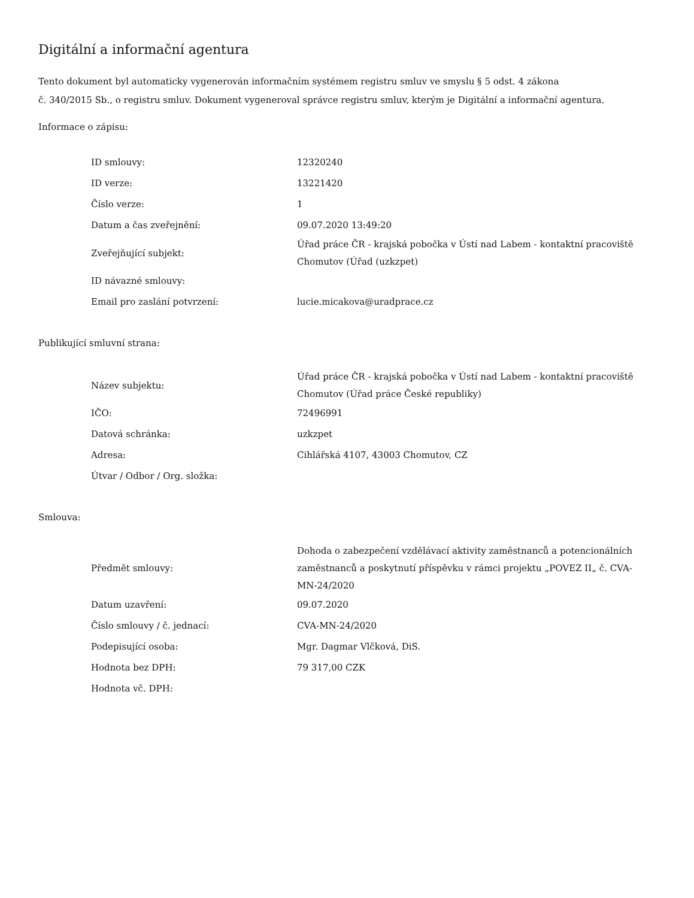Digitální a informační agentura
Tento dokument byl automaticky vygenerován informačním systémem registru smluv ve smyslu § 5 odst. 4 zákona
č. 340/2015 Sb., o registru smluv. Dokument vygeneroval správce registru smluv, kterým je Digitální a informační agentura.
Informace o zápisu:
| ID smlouvy: | 12320240 |
| ID verze: | 13221420 |
| Číslo verze: | 1 |
| Datum a čas zveřejnění: | 09.07.2020 13:49:20 |
| Zveřejňující subjekt: | Úřad práce ČR - krajská pobočka v Ústí nad Labem - kontaktní pracoviště Chomutov (Úřad (uzkzpet) |
| ID návazné smlouvy: | |
| Email pro zaslání potvrzení: | lucie.micakova@uradprace.cz |
Publikující smluvní strana:
| Název subjektu: | Úřad práce ČR - krajská pobočka v Ústí nad Labem - kontaktní pracoviště Chomutov (Úřad práce České republiky) |
| IČO: | 72496991 |
| Datová schránka: | uzkzpet |
| Adresa: | Cihlářská 4107, 43003 Chomutov, CZ |
| Útvar / Odbor / Org. složka: | |
Smlouva:
| Předmět smlouvy: | Dohoda o zabezpečení vzdělávací aktivity zaměstnanců a potencionálních zaměstnanců a poskytnutí příspěvku v rámci projektu „POVEZ II„ č. CVA-MN-24/2020 |
| Datum uzavření: | 09.07.2020 |
| Číslo smlouvy / č. jednací: | CVA-MN-24/2020 |
| Podepisující osoba: | Mgr. Dagmar Vlčková, DiS. |
| Hodnota bez DPH: | 79 317,00 CZK |
| Hodnota vč. DPH: | |